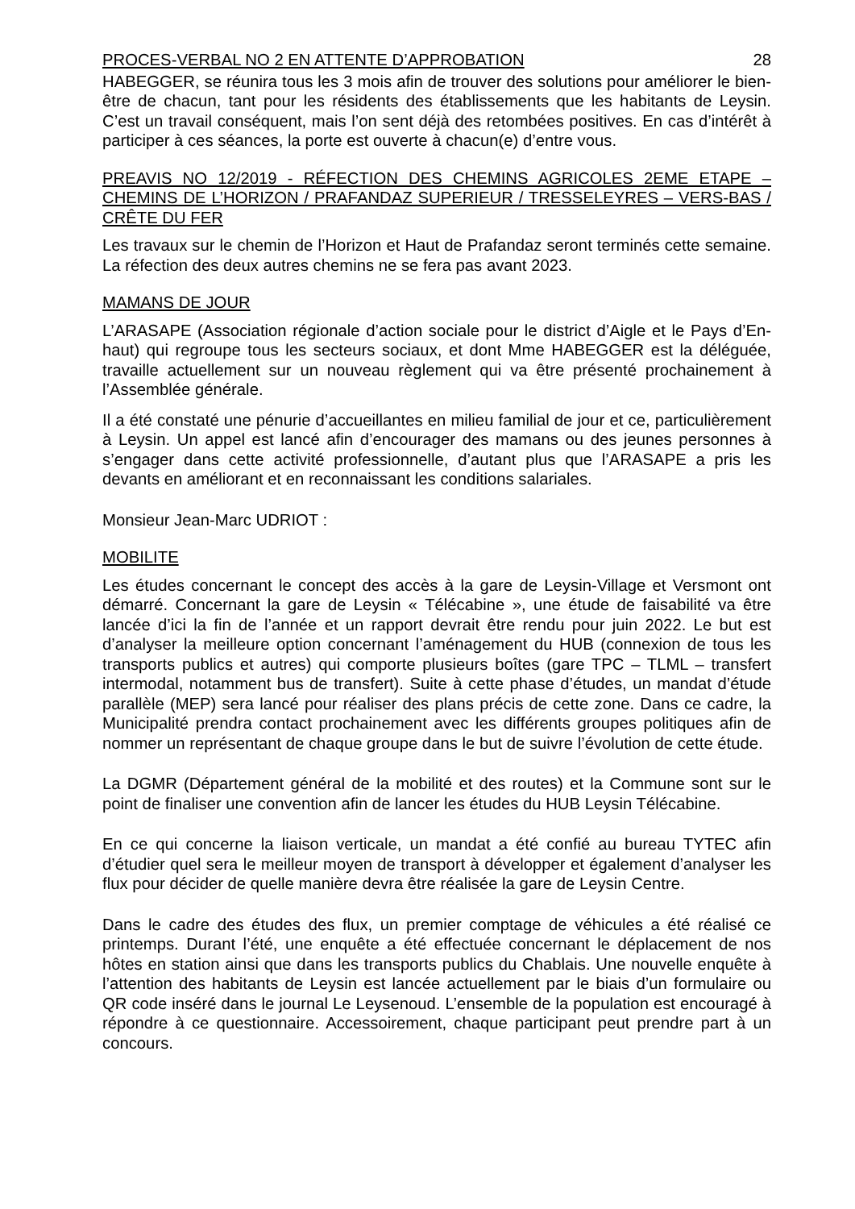PROCES-VERBAL NO 2 EN ATTENTE D’APPROBATION 28
HABEGGER, se réunira tous les 3 mois afin de trouver des solutions pour améliorer le bien-être de chacun, tant pour les résidents des établissements que les habitants de Leysin. C’est un travail conséquent, mais l’on sent déjà des retombées positives. En cas d’intérêt à participer à ces séances, la porte est ouverte à chacun(e) d’entre vous.
PREAVIS NO 12/2019 - RÉFECTION DES CHEMINS AGRICOLES 2EME ETAPE – CHEMINS DE L’HORIZON / PRAFANDAZ SUPERIEUR / TRESSELEYRES – VERS-BAS / CRÊTE DU FER
Les travaux sur le chemin de l’Horizon et Haut de Prafandaz seront terminés cette semaine. La réfection des deux autres chemins ne se fera pas avant 2023.
MAMANS DE JOUR
L’ARASAPE (Association régionale d’action sociale pour le district d’Aigle et le Pays d’En-haut) qui regroupe tous les secteurs sociaux, et dont Mme HABEGGER est la déléguée, travaille actuellement sur un nouveau règlement qui va être présenté prochainement à l’Assemblée générale.
Il a été constaté une pénurie d’accueillantes en milieu familial de jour et ce, particulièrement à Leysin. Un appel est lancé afin d’encourager des mamans ou des jeunes personnes à s’engager dans cette activité professionnelle, d’autant plus que l’ARASAPE a pris les devants en améliorant et en reconnaissant les conditions salariales.
Monsieur Jean-Marc UDRIOT :
MOBILITE
Les études concernant le concept des accès à la gare de Leysin-Village et Versmont ont démarré. Concernant la gare de Leysin « Télécabine », une étude de faisabilité va être lancée d’ici la fin de l’année et un rapport devrait être rendu pour juin 2022. Le but est d’analyser la meilleure option concernant l’aménagement du HUB (connexion de tous les transports publics et autres) qui comporte plusieurs boîtes (gare TPC – TLML – transfert intermodal, notamment bus de transfert). Suite à cette phase d’études, un mandat d’étude parallèle (MEP) sera lancé pour réaliser des plans précis de cette zone. Dans ce cadre, la Municipalité prendra contact prochainement avec les différents groupes politiques afin de nommer un représentant de chaque groupe dans le but de suivre l’évolution de cette étude.
La DGMR (Département général de la mobilité et des routes) et la Commune sont sur le point de finaliser une convention afin de lancer les études du HUB Leysin Télécabine.
En ce qui concerne la liaison verticale, un mandat a été confié au bureau TYTEC afin d’étudier quel sera le meilleur moyen de transport à développer et également d’analyser les flux pour décider de quelle manière devra être réalisée la gare de Leysin Centre.
Dans le cadre des études des flux, un premier comptage de véhicules a été réalisé ce printemps. Durant l’été, une enquête a été effectuée concernant le déplacement de nos hôtes en station ainsi que dans les transports publics du Chablais. Une nouvelle enquête à l’attention des habitants de Leysin est lancée actuellement par le biais d’un formulaire ou QR code inséré dans le journal Le Leysenoud. L’ensemble de la population est encouragé à répondre à ce questionnaire. Accessoirement, chaque participant peut prendre part à un concours.